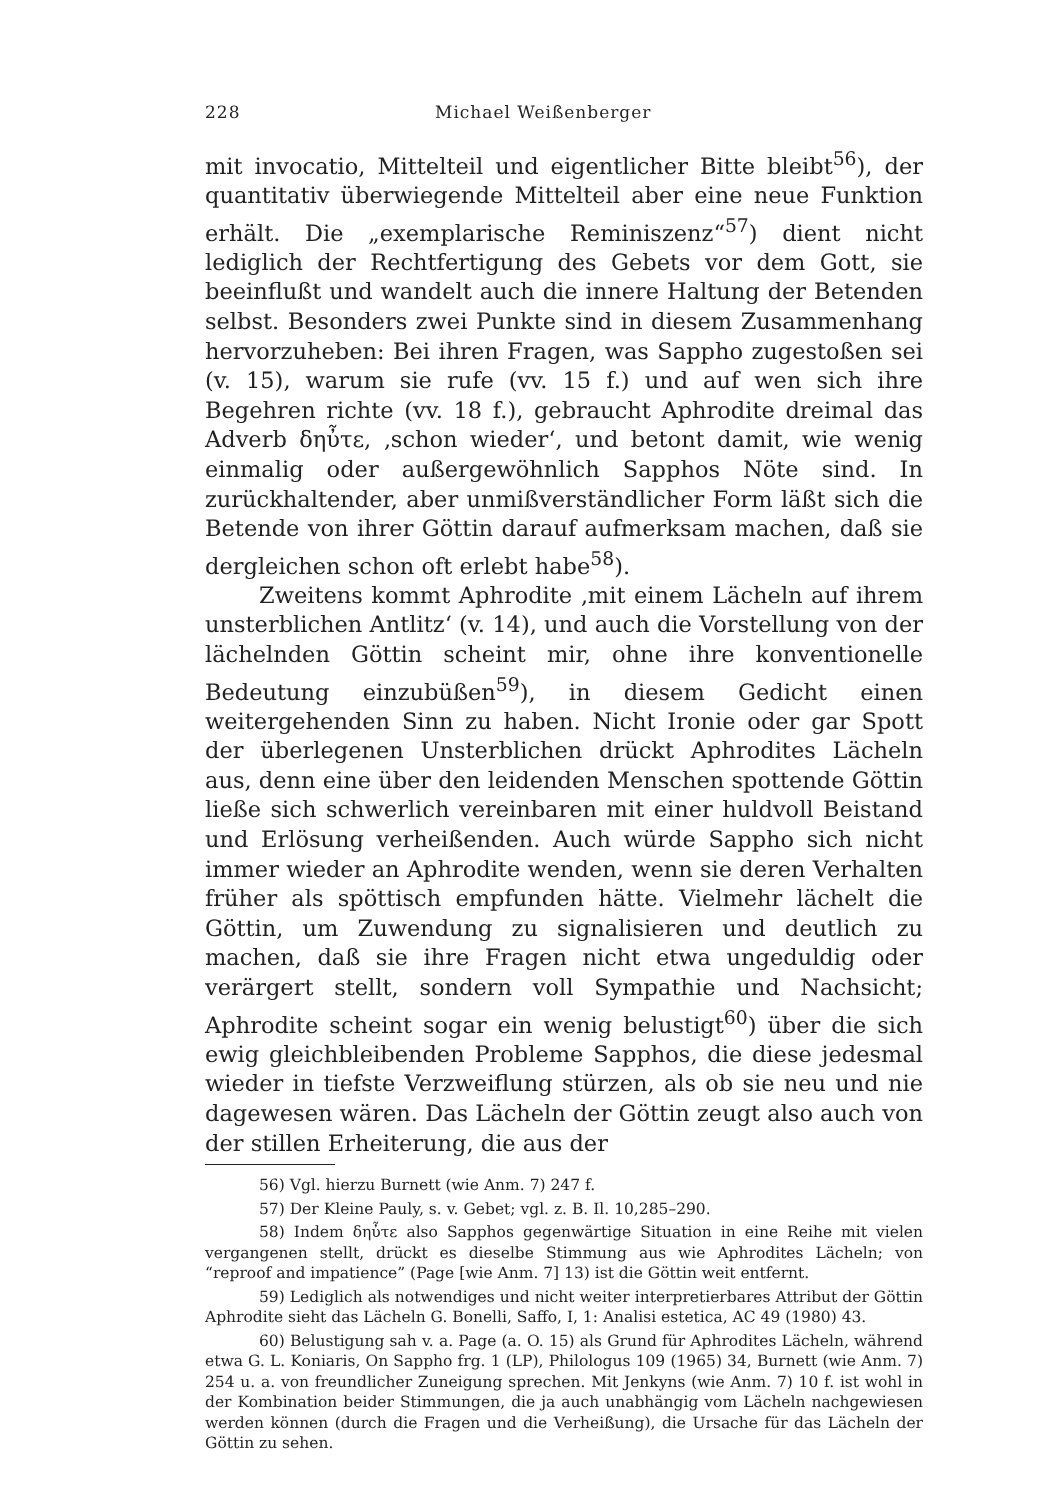228 Michael Weißenberger
mit invocatio, Mittelteil und eigentlicher Bitte bleibt<sup>56</sup>), der quantitativ überwiegende Mittelteil aber eine neue Funktion erhält. Die „exemplarische Reminiszenz“<sup>57</sup>) dient nicht lediglich der Rechtfertigung des Gebets vor dem Gott, sie beeinflußt und wandelt auch die innere Haltung der Betenden selbst. Besonders zwei Punkte sind in diesem Zusammenhang hervorzuheben: Bei ihren Fragen, was Sappho zugestoßen sei (v. 15), warum sie rufe (vv. 15 f.) und auf wen sich ihre Begehren richte (vv. 18 f.), gebraucht Aphrodite dreimal das Adverb δηὖτε, ‚schon wieder‘, und betont damit, wie wenig einmalig oder außergewöhnlich Sapphos Nöte sind. In zurückhaltender, aber unmißverständlicher Form läßt sich die Betende von ihrer Göttin darauf aufmerksam machen, daß sie dergleichen schon oft erlebt habe<sup>58</sup>).
Zweitens kommt Aphrodite ‚mit einem Lächeln auf ihrem unsterblichen Antlitz‘ (v. 14), und auch die Vorstellung von der lächelnden Göttin scheint mir, ohne ihre konventionelle Bedeutung einzubüßen<sup>59</sup>), in diesem Gedicht einen weitergehenden Sinn zu haben. Nicht Ironie oder gar Spott der überlegenen Unsterblichen drückt Aphrodites Lächeln aus, denn eine über den leidenden Menschen spottende Göttin ließe sich schwerlich vereinbaren mit einer huldvoll Beistand und Erlösung verheißenden. Auch würde Sappho sich nicht immer wieder an Aphrodite wenden, wenn sie deren Verhalten früher als spöttisch empfunden hätte. Vielmehr lächelt die Göttin, um Zuwendung zu signalisieren und deutlich zu machen, daß sie ihre Fragen nicht etwa ungeduldig oder verärgert stellt, sondern voll Sympathie und Nachsicht; Aphrodite scheint sogar ein wenig belustigt<sup>60</sup>) über die sich ewig gleichbleibenden Probleme Sapphos, die diese jedesmal wieder in tiefste Verzweiflung stürzen, als ob sie neu und nie dagewesen wären. Das Lächeln der Göttin zeugt also auch von der stillen Erheiterung, die aus der
56) Vgl. hierzu Burnett (wie Anm. 7) 247 f.
57) Der Kleine Pauly, s. v. Gebet; vgl. z. B. Il. 10,285–290.
58) Indem δηὖτε also Sapphos gegenwärtige Situation in eine Reihe mit vielen vergangenen stellt, drückt es dieselbe Stimmung aus wie Aphrodites Lächeln; von “reproof and impatience” (Page [wie Anm. 7] 13) ist die Göttin weit entfernt.
59) Lediglich als notwendiges und nicht weiter interpretierbares Attribut der Göttin Aphrodite sieht das Lächeln G. Bonelli, Saffo, I, 1: Analisi estetica, AC 49 (1980) 43.
60) Belustigung sah v. a. Page (a. O. 15) als Grund für Aphrodites Lächeln, während etwa G. L. Koniaris, On Sappho frg. 1 (LP), Philologus 109 (1965) 34, Burnett (wie Anm. 7) 254 u. a. von freundlicher Zuneigung sprechen. Mit Jenkyns (wie Anm. 7) 10 f. ist wohl in der Kombination beider Stimmungen, die ja auch unabhängig vom Lächeln nachgewiesen werden können (durch die Fragen und die Verheißung), die Ursache für das Lächeln der Göttin zu sehen.